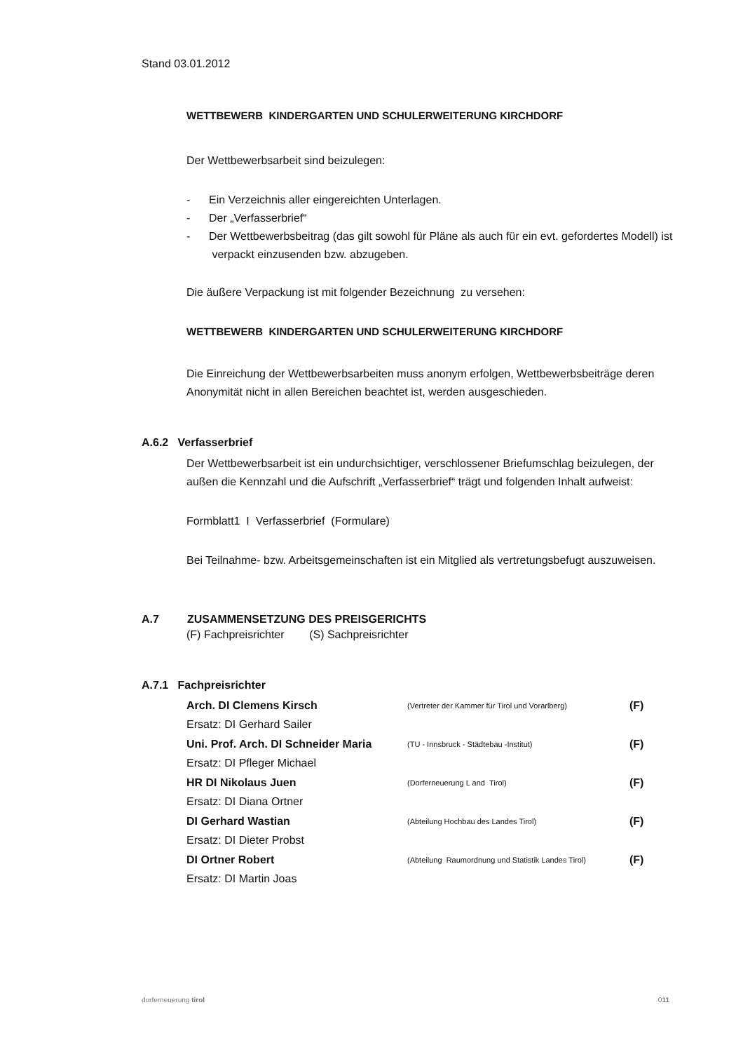Stand 03.01.2012
WETTBEWERB KINDERGARTEN UND SCHULERWEITERUNG KIRCHDORF
Der Wettbewerbsarbeit sind beizulegen:
- Ein Verzeichnis aller eingereichten Unterlagen.
- Der „Verfasserbrief“
- Der Wettbewerbsbeitrag (das gilt sowohl für Pläne als auch für ein evt. gefordertes Modell) ist verpackt einzusenden bzw. abzugeben.
Die äußere Verpackung ist mit folgender Bezeichnung zu versehen:
WETTBEWERB KINDERGARTEN UND SCHULERWEITERUNG KIRCHDORF
Die Einreichung der Wettbewerbsarbeiten muss anonym erfolgen, Wettbewerbsbeiträge deren Anonymität nicht in allen Bereichen beachtet ist, werden ausgeschieden.
A.6.2 Verfasserbrief
Der Wettbewerbsarbeit ist ein undurchsichtiger, verschlossener Briefumschlag beizulegen, der außen die Kennzahl und die Aufschrift „Verfasserbrief“ trägt und folgenden Inhalt aufweist:
Formblatt1 I Verfasserbrief (Formulare)
Bei Teilnahme- bzw. Arbeitsgemeinschaften ist ein Mitglied als vertretungsbefugt auszuweisen.
A.7 ZUSAMMENSETZUNG DES PREISGERICHTS
(F) Fachpreisrichter (S) Sachpreisrichter
A.7.1 Fachpreisrichter
| Arch. DI Clemens Kirsch | (Vertreter der Kammer für Tirol und Vorarlberg) | (F) |
| Ersatz: DI Gerhard Sailer | | |
| Uni. Prof. Arch. DI Schneider Maria | (TU - Innsbruck - Städtebau -Institut) | (F) |
| Ersatz: DI Pfleger Michael | | |
| HR DI Nikolaus Juen | (Dorferneuerung L and Tirol) | (F) |
| Ersatz: DI Diana Ortner | | |
| DI Gerhard Wastian | (Abteilung Hochbau des Landes Tirol) | (F) |
| Ersatz: DI Dieter Probst | | |
| DI Ortner Robert | (Abteilung Raumordnung und Statistik Landes Tirol) | (F) |
| Ersatz: DI Martin Joas | | |
dorferneuerung tirol 011